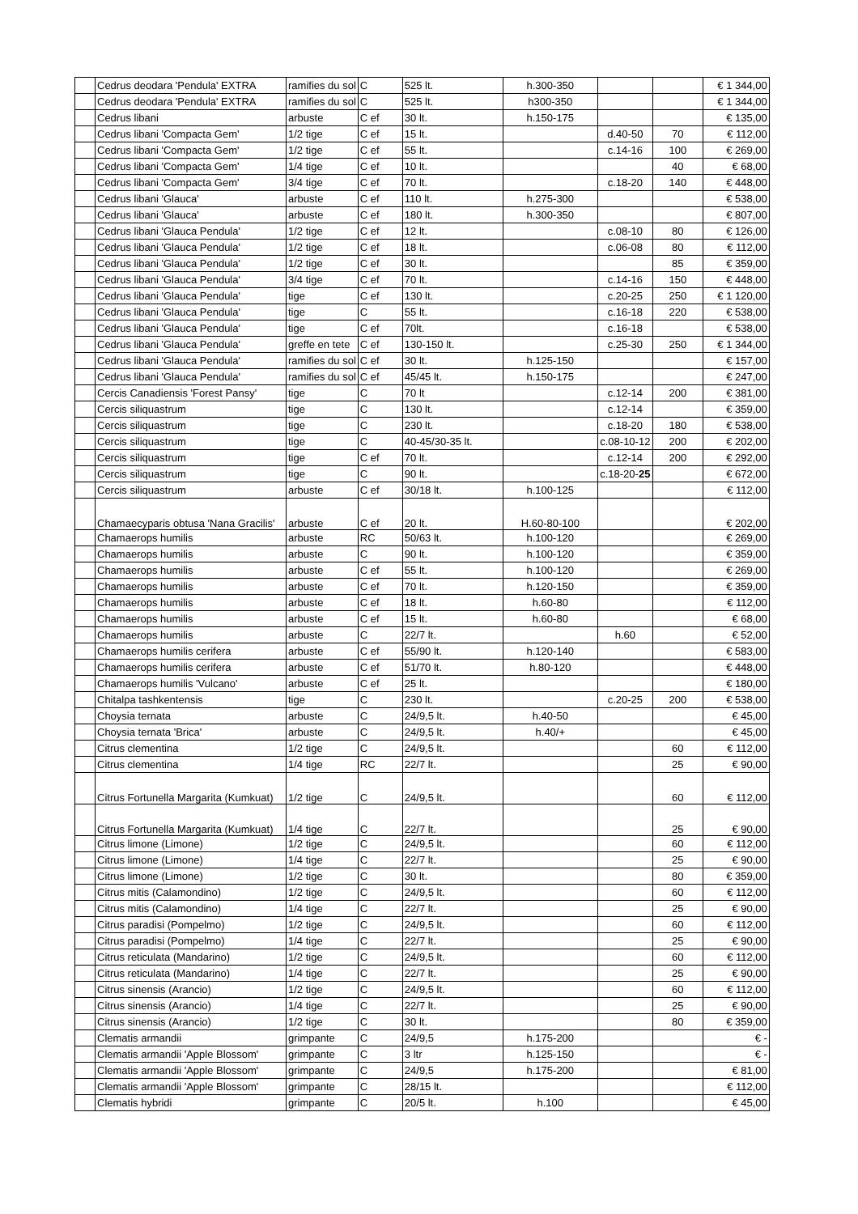| | Cedrus deodara 'Pendula' EXTRA | ramifies du sol | C | 525 lt. | h.300-350 | | | € 1 344,00 |
| | Cedrus deodara 'Pendula' EXTRA | ramifies du sol | C | 525 lt. | h300-350 | | | € 1 344,00 |
| | Cedrus libani | arbuste | C ef | 30 lt. | h.150-175 | | | € 135,00 |
| | Cedrus libani 'Compacta Gem' | 1/2 tige | C ef | 15 lt. | | d.40-50 | 70 | € 112,00 |
| | Cedrus libani 'Compacta Gem' | 1/2 tige | C ef | 55 lt. | | c.14-16 | 100 | € 269,00 |
| | Cedrus libani 'Compacta Gem' | 1/4 tige | C ef | 10 lt. | | | 40 | € 68,00 |
| | Cedrus libani 'Compacta Gem' | 3/4 tige | C ef | 70 lt. | | c.18-20 | 140 | € 448,00 |
| | Cedrus libani 'Glauca' | arbuste | C ef | 110 lt. | h.275-300 | | | € 538,00 |
| | Cedrus libani 'Glauca' | arbuste | C ef | 180 lt. | h.300-350 | | | € 807,00 |
| | Cedrus libani 'Glauca Pendula' | 1/2 tige | C ef | 12 lt. | | c.08-10 | 80 | € 126,00 |
| | Cedrus libani 'Glauca Pendula' | 1/2 tige | C ef | 18 lt. | | c.06-08 | 80 | € 112,00 |
| | Cedrus libani 'Glauca Pendula' | 1/2 tige | C ef | 30 lt. | | | 85 | € 359,00 |
| | Cedrus libani 'Glauca Pendula' | 3/4 tige | C ef | 70 lt. | | c.14-16 | 150 | € 448,00 |
| | Cedrus libani 'Glauca Pendula' | tige | C ef | 130 lt. | | c.20-25 | 250 | € 1 120,00 |
| | Cedrus libani 'Glauca Pendula' | tige | C | 55 lt. | | c.16-18 | 220 | € 538,00 |
| | Cedrus libani 'Glauca Pendula' | tige | C ef | 70lt. | | c.16-18 | | € 538,00 |
| | Cedrus libani 'Glauca Pendula' | greffe en tete | C ef | 130-150 lt. | | c.25-30 | 250 | € 1 344,00 |
| | Cedrus libani 'Glauca Pendula' | ramifies du sol | C ef | 30 lt. | h.125-150 | | | € 157,00 |
| | Cedrus libani 'Glauca Pendula' | ramifies du sol | C ef | 45/45 lt. | h.150-175 | | | € 247,00 |
| | Cercis Canadiensis 'Forest Pansy' | tige | C | 70 lt | | c.12-14 | 200 | € 381,00 |
| | Cercis siliquastrum | tige | C | 130 lt. | | c.12-14 | | € 359,00 |
| | Cercis siliquastrum | tige | C | 230 lt. | | c.18-20 | 180 | € 538,00 |
| | Cercis siliquastrum | tige | C | 40-45/30-35 lt. | | c.08-10-12 | 200 | € 202,00 |
| | Cercis siliquastrum | tige | C ef | 70 lt. | | c.12-14 | 200 | € 292,00 |
| | Cercis siliquastrum | tige | C | 90 lt. | | c.18-20- 25 | | € 672,00 |
| | Cercis siliquastrum | arbuste | C ef | 30/18 lt. | h.100-125 | | | € 112,00 |
| | Chamaecyparis obtusa 'Nana Gracilis' | arbuste | C ef | 20 lt. | H.60-80-100 | | | € 202,00 |
| | Chamaerops humilis | arbuste | RC | 50/63 lt. | h.100-120 | | | € 269,00 |
| | Chamaerops humilis | arbuste | C | 90 lt. | h.100-120 | | | € 359,00 |
| | Chamaerops humilis | arbuste | C ef | 55 lt. | h.100-120 | | | € 269,00 |
| | Chamaerops humilis | arbuste | C ef | 70 lt. | h.120-150 | | | € 359,00 |
| | Chamaerops humilis | arbuste | C ef | 18 lt. | h.60-80 | | | € 112,00 |
| | Chamaerops humilis | arbuste | C ef | 15 lt. | h.60-80 | | | € 68,00 |
| | Chamaerops humilis | arbuste | C | 22/7 lt. | | h.60 | | € 52,00 |
| | Chamaerops humilis cerifera | arbuste | C ef | 55/90 lt. | h.120-140 | | | € 583,00 |
| | Chamaerops humilis cerifera | arbuste | C ef | 51/70 lt. | h.80-120 | | | € 448,00 |
| | Chamaerops humilis 'Vulcano' | arbuste | C ef | 25 lt. | | | | € 180,00 |
| | Chitalpa tashkentensis | tige | C | 230 lt. | | c.20-25 | 200 | € 538,00 |
| | Choysia ternata | arbuste | C | 24/9,5 lt. | h.40-50 | | | € 45,00 |
| | Choysia ternata 'Brica' | arbuste | C | 24/9,5 lt. | h.40/+ | | | € 45,00 |
| | Citrus clementina | 1/2 tige | C | 24/9,5 lt. | | | 60 | € 112,00 |
| | Citrus clementina | 1/4 tige | RC | 22/7 lt. | | | 25 | € 90,00 |
| | Citrus Fortunella Margarita (Kumkuat) | 1/2 tige | C | 24/9,5 lt. | | | 60 | € 112,00 |
| | Citrus Fortunella Margarita (Kumkuat) | 1/4 tige | C | 22/7 lt. | | | 25 | € 90,00 |
| | Citrus limone (Limone) | 1/2 tige | C | 24/9,5 lt. | | | 60 | € 112,00 |
| | Citrus limone (Limone) | 1/4 tige | C | 22/7 lt. | | | 25 | € 90,00 |
| | Citrus limone (Limone) | 1/2 tige | C | 30 lt. | | | 80 | € 359,00 |
| | Citrus mitis (Calamondino) | 1/2 tige | C | 24/9,5 lt. | | | 60 | € 112,00 |
| | Citrus mitis (Calamondino) | 1/4 tige | C | 22/7 lt. | | | 25 | € 90,00 |
| | Citrus paradisi (Pompelmo) | 1/2 tige | C | 24/9,5 lt. | | | 60 | € 112,00 |
| | Citrus paradisi (Pompelmo) | 1/4 tige | C | 22/7 lt. | | | 25 | € 90,00 |
| | Citrus reticulata (Mandarino) | 1/2 tige | C | 24/9,5 lt. | | | 60 | € 112,00 |
| | Citrus reticulata (Mandarino) | 1/4 tige | C | 22/7 lt. | | | 25 | € 90,00 |
| | Citrus sinensis (Arancio) | 1/2 tige | C | 24/9,5 lt. | | | 60 | € 112,00 |
| | Citrus sinensis (Arancio) | 1/4 tige | C | 22/7 lt. | | | 25 | € 90,00 |
| | Citrus sinensis (Arancio) | 1/2 tige | C | 30 lt. | | | 80 | € 359,00 |
| | Clematis armandii | grimpante | C | 24/9,5 | h.175-200 | | | € - |
| | Clematis armandii 'Apple Blossom' | grimpante | C | 3 ltr | h.125-150 | | | € - |
| | Clematis armandii 'Apple Blossom' | grimpante | C | 24/9,5 | h.175-200 | | | € 81,00 |
| | Clematis armandii 'Apple Blossom' | grimpante | C | 28/15 lt. | | | | € 112,00 |
| | Clematis hybridi | grimpante | C | 20/5 lt. | h.100 | | | € 45,00 |